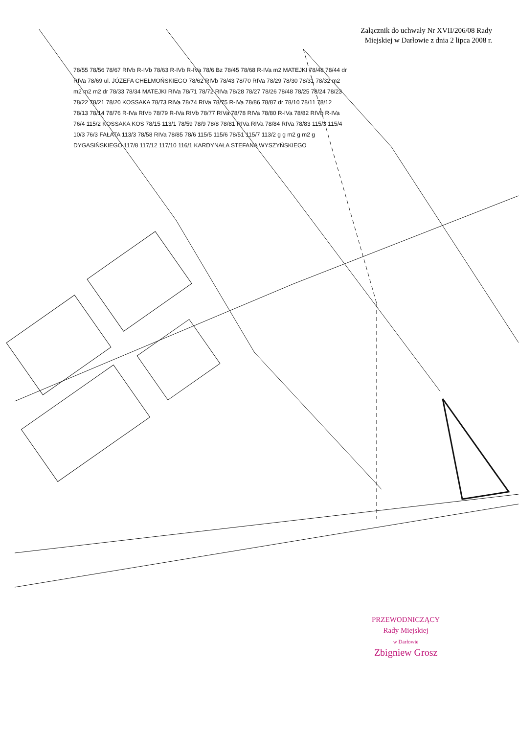Załącznik do uchwały Nr XVII/206/08 Rady
Miejskiej w Darłowie z dnia 2 lipca 2008 r.
78/55 78/56 78/67 RIVb R-IVb 78/63 R-IVb R-IVa 78/6 Bz 78/45 78/68 R-IVa m2 MATEJKI 78/48 78/44 dr RIVa 78/69 ul. JÓZEFA CHEŁMOŃSKIEGO 78/62 RIVb 78/43 78/70 RIVa 78/29 78/30 78/31 78/32 m2 m2 m2 m2 dr 78/33 78/34 MATEJKI RIVa 78/71 78/72 RIVa 78/28 78/27 78/26 78/48 78/25 78/24 78/23 78/22 78/21 78/20 KOSSAKA 78/73 RIVa 78/74 RIVa 78/75 R-IVa 78/86 78/87 dr 78/10 78/11 78/12 78/13 78/14 78/76 R-IVa RIVb 78/79 R-IVa RIVb 78/77 RIVa 78/78 RIVa 78/80 R-IVa 78/82 RIVb R-IVa 76/4 115/2 KOSSAKA KOS 78/15 113/1 78/59 78/9 78/8 78/81 RIVa RIVa 78/84 RIVa 78/83 115/3 115/4 10/3 76/3 FAŁATA 113/3 78/58 RIVa 78/85 78/6 115/5 115/6 78/51 115/7 113/2 g g m2 g m2 g DYGASIŃSKIEGO 117/8 117/12 117/10 116/1 KARDYNAŁA STEFANA WYSZYŃSKIEGO
PRZEWODNICZĄCY
Rady Miejskiej
w Darłowie
Zbigniew Grosz